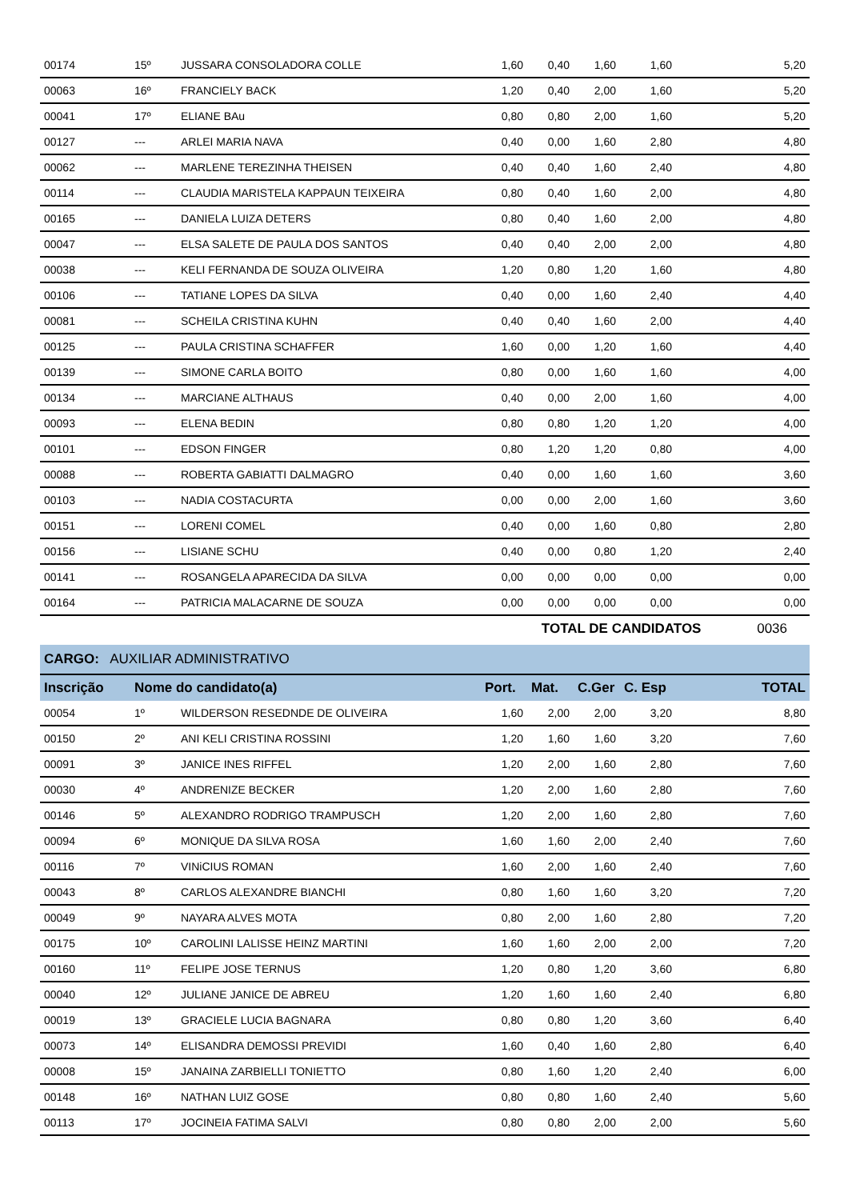| 00174 | 15º | JUSSARA CONSOLADORA COLLE | 1,60 | 0,40 | 1,60 | 1,60 | 5,20 |
| 00063 | 16º | FRANCIELY BACK | 1,20 | 0,40 | 2,00 | 1,60 | 5,20 |
| 00041 | 17º | ELIANE BAu | 0,80 | 0,80 | 2,00 | 1,60 | 5,20 |
| 00127 | --- | ARLEI MARIA NAVA | 0,40 | 0,00 | 1,60 | 2,80 | 4,80 |
| 00062 | --- | MARLENE TEREZINHA THEISEN | 0,40 | 0,40 | 1,60 | 2,40 | 4,80 |
| 00114 | --- | CLAUDIA MARISTELA KAPPAUN TEIXEIRA | 0,80 | 0,40 | 1,60 | 2,00 | 4,80 |
| 00165 | --- | DANIELA LUIZA DETERS | 0,80 | 0,40 | 1,60 | 2,00 | 4,80 |
| 00047 | --- | ELSA SALETE DE PAULA DOS SANTOS | 0,40 | 0,40 | 2,00 | 2,00 | 4,80 |
| 00038 | --- | KELI FERNANDA DE SOUZA OLIVEIRA | 1,20 | 0,80 | 1,20 | 1,60 | 4,80 |
| 00106 | --- | TATIANE LOPES DA SILVA | 0,40 | 0,00 | 1,60 | 2,40 | 4,40 |
| 00081 | --- | SCHEILA CRISTINA KUHN | 0,40 | 0,40 | 1,60 | 2,00 | 4,40 |
| 00125 | --- | PAULA CRISTINA SCHAFFER | 1,60 | 0,00 | 1,20 | 1,60 | 4,40 |
| 00139 | --- | SIMONE CARLA BOITO | 0,80 | 0,00 | 1,60 | 1,60 | 4,00 |
| 00134 | --- | MARCIANE ALTHAUS | 0,40 | 0,00 | 2,00 | 1,60 | 4,00 |
| 00093 | --- | ELENA BEDIN | 0,80 | 0,80 | 1,20 | 1,20 | 4,00 |
| 00101 | --- | EDSON FINGER | 0,80 | 1,20 | 1,20 | 0,80 | 4,00 |
| 00088 | --- | ROBERTA GABIATTI DALMAGRO | 0,40 | 0,00 | 1,60 | 1,60 | 3,60 |
| 00103 | --- | NADIA COSTACURTA | 0,00 | 0,00 | 2,00 | 1,60 | 3,60 |
| 00151 | --- | LORENI COMEL | 0,40 | 0,00 | 1,60 | 0,80 | 2,80 |
| 00156 | --- | LISIANE SCHU | 0,40 | 0,00 | 0,80 | 1,20 | 2,40 |
| 00141 | --- | ROSANGELA APARECIDA DA SILVA | 0,00 | 0,00 | 0,00 | 0,00 | 0,00 |
| 00164 | --- | PATRICIA MALACARNE DE SOUZA | 0,00 | 0,00 | 0,00 | 0,00 | 0,00 |
TOTAL DE CANDIDATOS 0036
CARGO: AUXILIAR ADMINISTRATIVO
| Inscrição | Nome do candidato(a) | | Port. | Mat. | C.Ger | C. Esp | TOTAL |
| --- | --- | --- | --- | --- | --- | --- | --- |
| 00054 | 1º | WILDERSON RESEDNDE DE OLIVEIRA | 1,60 | 2,00 | 2,00 | 3,20 | 8,80 |
| 00150 | 2º | ANI KELI CRISTINA ROSSINI | 1,20 | 1,60 | 1,60 | 3,20 | 7,60 |
| 00091 | 3º | JANICE INES RIFFEL | 1,20 | 2,00 | 1,60 | 2,80 | 7,60 |
| 00030 | 4º | ANDRENIZE BECKER | 1,20 | 2,00 | 1,60 | 2,80 | 7,60 |
| 00146 | 5º | ALEXANDRO RODRIGO TRAMPUSCH | 1,20 | 2,00 | 1,60 | 2,80 | 7,60 |
| 00094 | 6º | MONIQUE DA SILVA ROSA | 1,60 | 1,60 | 2,00 | 2,40 | 7,60 |
| 00116 | 7º | VINiCIUS ROMAN | 1,60 | 2,00 | 1,60 | 2,40 | 7,60 |
| 00043 | 8º | CARLOS ALEXANDRE BIANCHI | 0,80 | 1,60 | 1,60 | 3,20 | 7,20 |
| 00049 | 9º | NAYARA ALVES MOTA | 0,80 | 2,00 | 1,60 | 2,80 | 7,20 |
| 00175 | 10º | CAROLINI LALISSE HEINZ MARTINI | 1,60 | 1,60 | 2,00 | 2,00 | 7,20 |
| 00160 | 11º | FELIPE JOSE TERNUS | 1,20 | 0,80 | 1,20 | 3,60 | 6,80 |
| 00040 | 12º | JULIANE JANICE DE ABREU | 1,20 | 1,60 | 1,60 | 2,40 | 6,80 |
| 00019 | 13º | GRACIELE LUCIA BAGNARA | 0,80 | 0,80 | 1,20 | 3,60 | 6,40 |
| 00073 | 14º | ELISANDRA DEMOSSI PREVIDI | 1,60 | 0,40 | 1,60 | 2,80 | 6,40 |
| 00008 | 15º | JANAINA ZARBIELLI TONIETTO | 0,80 | 1,60 | 1,20 | 2,40 | 6,00 |
| 00148 | 16º | NATHAN LUIZ GOSE | 0,80 | 0,80 | 1,60 | 2,40 | 5,60 |
| 00113 | 17º | JOCINEIA FATIMA SALVI | 0,80 | 0,80 | 2,00 | 2,00 | 5,60 |